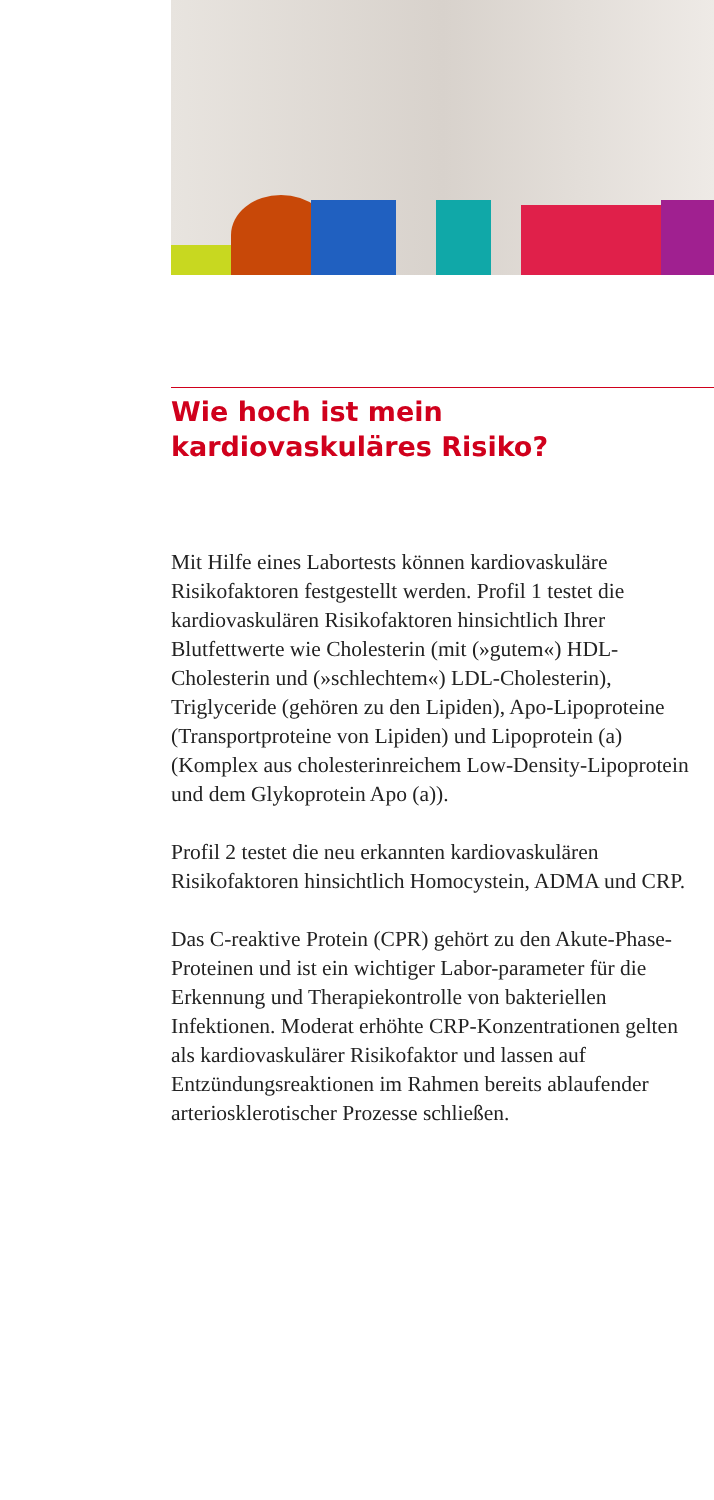Wie hoch ist mein
kardiovaskuläres Risiko?
Mit Hilfe eines Labortests können kardiovaskuläre Risikofaktoren festgestellt werden. Profil 1 testet die kardiovaskulären Risikofaktoren hinsichtlich Ihrer Blutfettwerte wie Cholesterin (mit (»gutem«) HDL-Cholesterin und (»schlechtem«) LDL-Cholesterin), Triglyceride (gehören zu den Lipiden), Apo-Lipoproteine (Transportproteine von Lipiden) und Lipoprotein (a) (Komplex aus cholesterinreichem Low-Density-Lipoprotein und dem Glykoprotein Apo (a)).
Profil 2 testet die neu erkannten kardiovaskulären Risikofaktoren hinsichtlich Homocystein, ADMA und CRP.
Das C-reaktive Protein (CPR) gehört zu den Akute-Phase-Proteinen und ist ein wichtiger Labor-parameter für die Erkennung und Therapiekontrolle von bakteriellen Infektionen. Moderat erhöhte CRP-Konzentrationen gelten als kardiovaskulärer Risikofaktor und lassen auf Entzündungsreaktionen im Rahmen bereits ablaufender arteriosklerotischer Prozesse schließen.